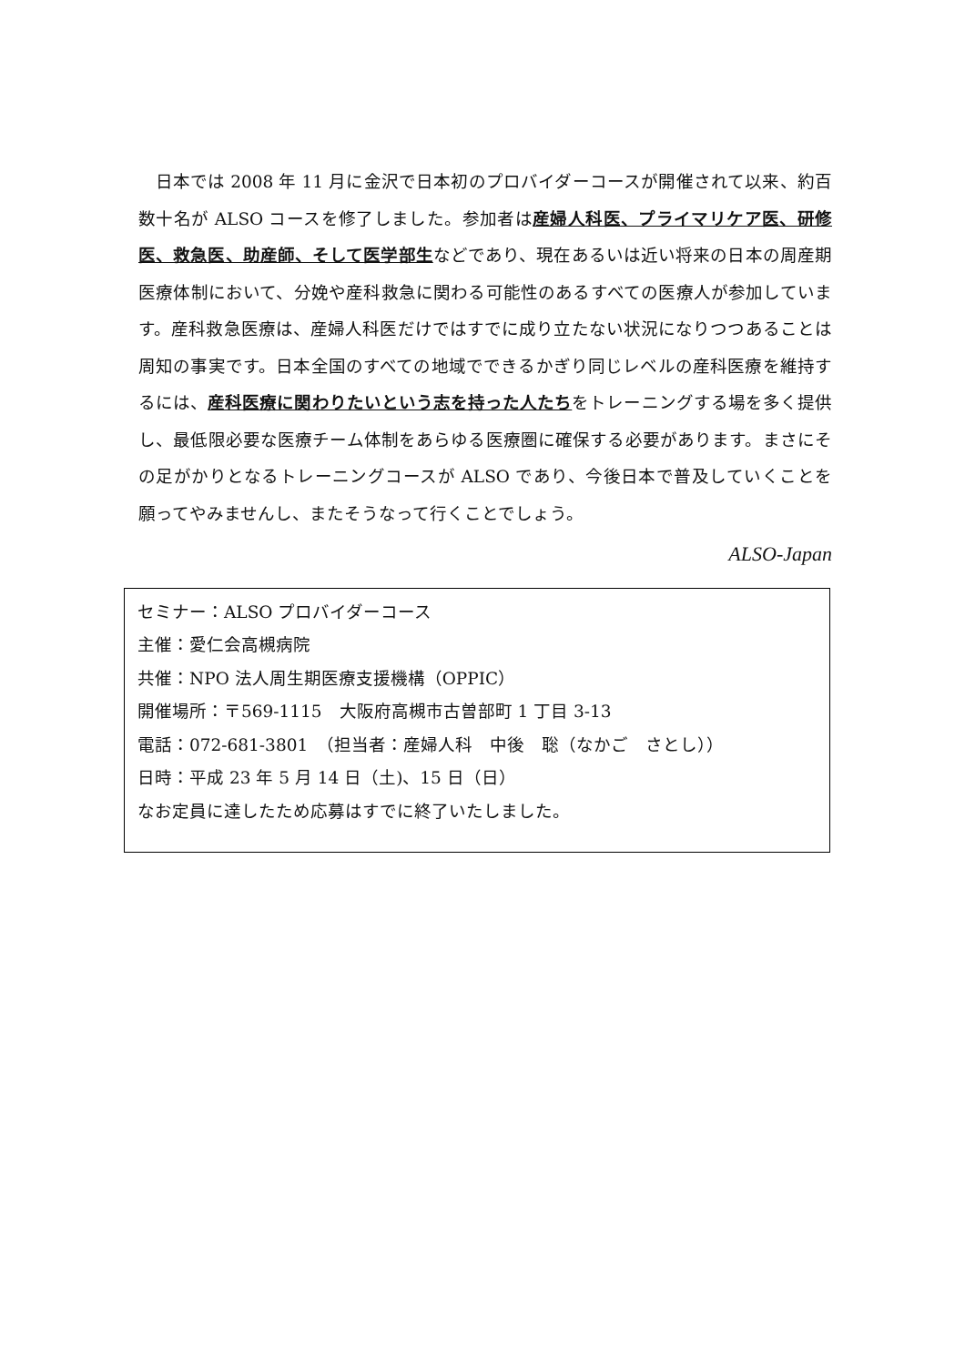日本では 2008 年 11 月に金沢で日本初のプロバイダーコースが開催されて以来、約百数十名が ALSO コースを修了しました。参加者は産婦人科医、プライマリケア医、研修医、救急医、助産師、そして医学部生などであり、現在あるいは近い将来の日本の周産期医療体制において、分娩や産科救急に関わる可能性のあるすべての医療人が参加しています。産科救急医療は、産婦人科医だけではすでに成り立たない状況になりつつあることは周知の事実です。日本全国のすべての地域でできるかぎり同じレベルの産科医療を維持するには、産科医療に関わりたいという志を持った人たちをトレーニングする場を多く提供し、最低限必要な医療チーム体制をあらゆる医療圏に確保する必要があります。まさにその足がかりとなるトレーニングコースが ALSO であり、今後日本で普及していくことを願ってやみませんし、またそうなって行くことでしょう。
ALSO-Japan
セミナー：ALSO プロバイダーコース
主催：愛仁会高槻病院
共催：NPO 法人周生期医療支援機構（OPPIC）
開催場所：〒569-1115　大阪府高槻市古曽部町 1 丁目 3-13
電話：072-681-3801　（担当者：産婦人科　中後　聡（なかご　さとし））
日時：平成 23 年 5 月 14 日（土)、15 日（日）
なお定員に達したため応募はすでに終了いたしました。